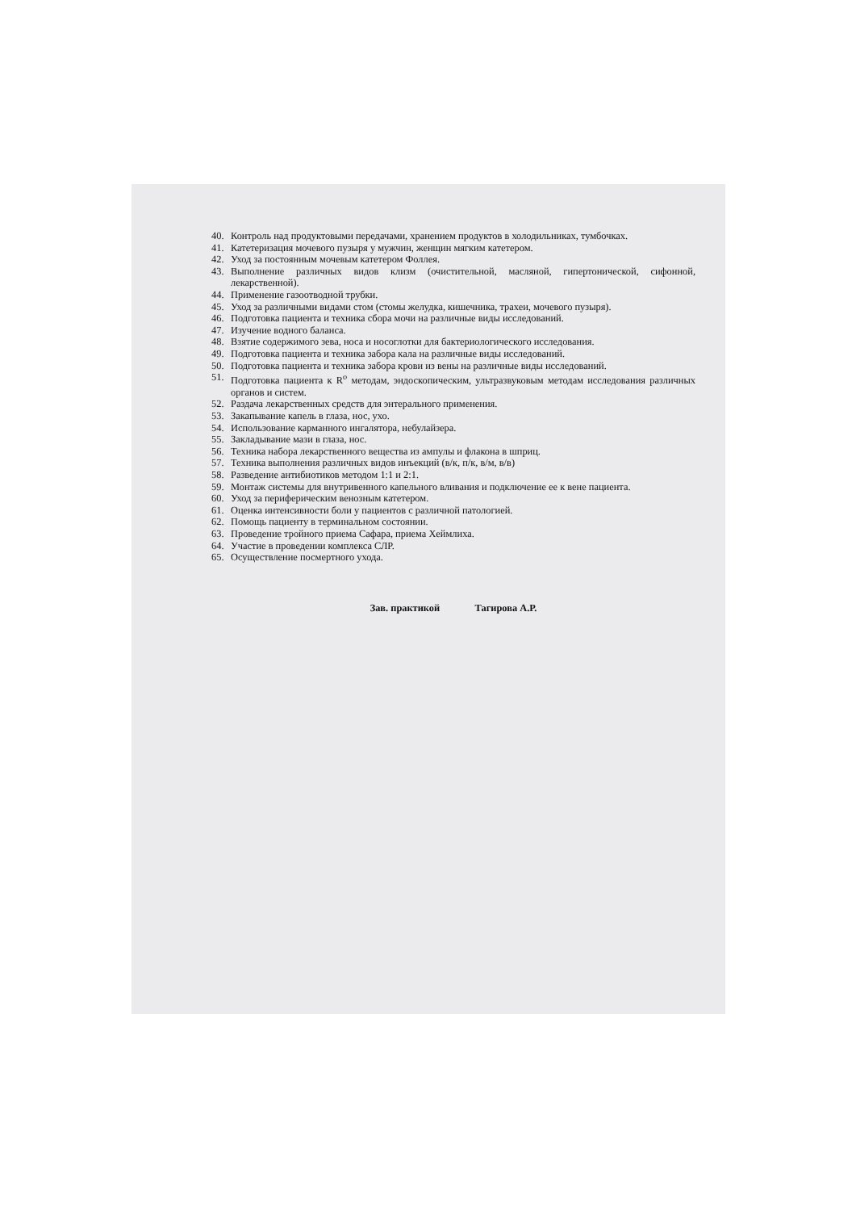40. Контроль над продуктовыми передачами, хранением продуктов в холодильниках, тумбочках.
41. Катетеризация мочевого пузыря у мужчин, женщин мягким катетером.
42. Уход за постоянным мочевым катетером Фоллея.
43. Выполнение различных видов клизм (очистительной, масляной, гипертонической, сифонной, лекарственной).
44. Применение газоотводной трубки.
45. Уход за различными видами стом (стомы желудка, кишечника, трахеи, мочевого пузыря).
46. Подготовка пациента и техника сбора мочи на различные виды исследований.
47. Изучение водного баланса.
48. Взятие содержимого зева, носа и носоглотки для бактериологического исследования.
49. Подготовка пациента и техника забора кала на различные виды исследований.
50. Подготовка пациента и техника забора крови из вены на различные виды исследований.
51. Подготовка пациента к R<sup>o</sup> методам, эндоскопическим, ультразвуковым методам исследования различных органов и систем.
52. Раздача лекарственных средств для энтерального применения.
53. Закапывание капель в глаза, нос, ухо.
54. Использование карманного ингалятора, небулайзера.
55. Закладывание мази в глаза, нос.
56. Техника набора лекарственного вещества из ампулы и флакона в шприц.
57. Техника выполнения различных видов инъекций (в/к, п/к, в/м, в/в)
58. Разведение антибиотиков методом 1:1 и 2:1.
59. Монтаж системы для внутривенного капельного вливания и подключение ее к вене пациента.
60. Уход за периферическим венозным катетером.
61. Оценка интенсивности боли у пациентов с различной патологией.
62. Помощь пациенту в терминальном состоянии.
63. Проведение тройного приема Сафара, приема Хеймлиха.
64. Участие в проведении комплекса СЛР.
65. Осуществление посмертного ухода.
Зав. практикой Тагирова А.Р.